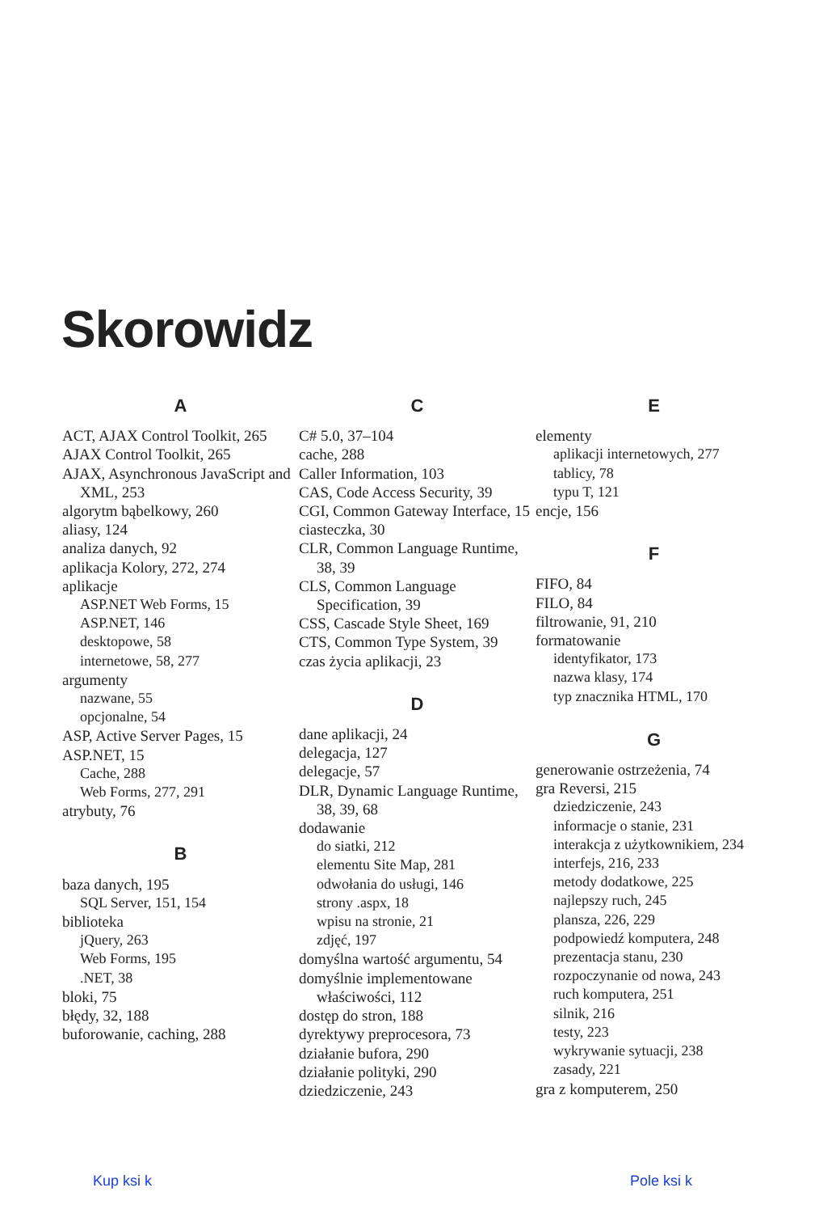Skorowidz
A
ACT, AJAX Control Toolkit, 265
AJAX Control Toolkit, 265
AJAX, Asynchronous JavaScript and XML, 253
algorytm bąbelkowy, 260
aliasy, 124
analiza danych, 92
aplikacja Kolory, 272, 274
aplikacje
ASP.NET Web Forms, 15
ASP.NET, 146
desktopowe, 58
internetowe, 58, 277
argumenty
nazwane, 55
opcjonalne, 54
ASP, Active Server Pages, 15
ASP.NET, 15
Cache, 288
Web Forms, 277, 291
atrybuty, 76
B
baza danych, 195
SQL Server, 151, 154
biblioteka
jQuery, 263
Web Forms, 195
.NET, 38
bloki, 75
błędy, 32, 188
buforowanie, caching, 288
C
C# 5.0, 37–104
cache, 288
Caller Information, 103
CAS, Code Access Security, 39
CGI, Common Gateway Interface, 15
ciasteczka, 30
CLR, Common Language Runtime, 38, 39
CLS, Common Language Specification, 39
CSS, Cascade Style Sheet, 169
CTS, Common Type System, 39
czas życia aplikacji, 23
D
dane aplikacji, 24
delegacja, 127
delegacje, 57
DLR, Dynamic Language Runtime, 38, 39, 68
dodawanie
do siatki, 212
elementu Site Map, 281
odwołania do usługi, 146
strony .aspx, 18
wpisu na stronie, 21
zdjęć, 197
domyślna wartość argumentu, 54
domyślnie implementowane właściwości, 112
dostęp do stron, 188
dyrektywy preprocesora, 73
działanie bufora, 290
działanie polityki, 290
dziedziczenie, 243
E
elementy
aplikacji internetowych, 277
tablicy, 78
typu T, 121
encje, 156
F
FIFO, 84
FILO, 84
filtrowanie, 91, 210
formatowanie
identyfikator, 173
nazwa klasy, 174
typ znacznika HTML, 170
G
generowanie ostrzeżenia, 74
gra Reversi, 215
dziedziczenie, 243
informacje o stanie, 231
interakcja z użytkownikiem, 234
interfejs, 216, 233
metody dodatkowe, 225
najlepszy ruch, 245
plansza, 226, 229
podpowiedź komputera, 248
prezentacja stanu, 230
rozpoczynanie od nowa, 243
ruch komputera, 251
silnik, 216
testy, 223
wykrywanie sytuacji, 238
zasady, 221
gra z komputerem, 250
Kup ksi k Pole ksi k